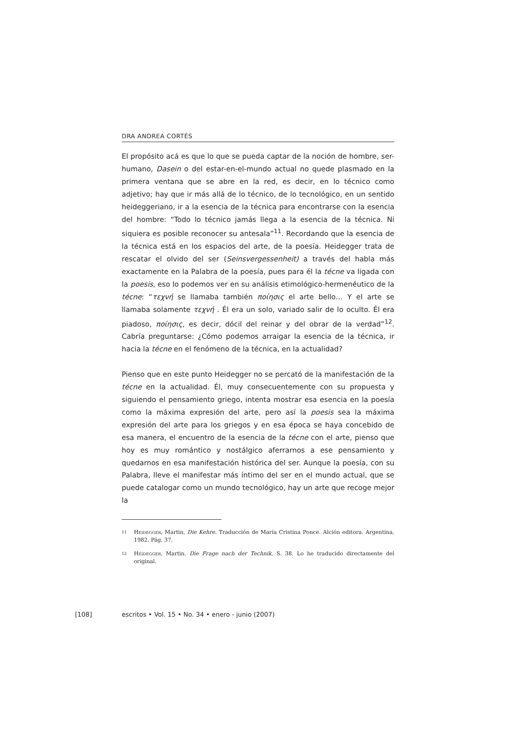DRA ANDREA CORTÉS
El propósito acá es que lo que se pueda captar de la noción de hombre, ser-humano, Dasein o del estar-en-el-mundo actual no quede plasmado en la primera ventana que se abre en la red, es decir, en lo técnico como adjetivo; hay que ir más allá de lo técnico, de lo tecnológico, en un sentido heideggeriano, ir a la esencia de la técnica para encontrarse con la esencia del hombre: “Todo lo técnico jamás llega a la esencia de la técnica. Ni siquiera es posible reconocer su antesala”<sup>11</sup>. Recordando que la esencia de la técnica está en los espacios del arte, de la poesía. Heidegger trata de rescatar el olvido del ser (Seinsvergessenheit) a través del habla más exactamente en la Palabra de la poesía, pues para él la técne va ligada con la poesis, eso lo podemos ver en su análisis etimológico-hermenéutico de la técne: “τεχνή se llamaba también ποίησις el arte bello… Y el arte se llamaba solamente τεχνή . Él era un solo, variado salir de lo oculto. Él era piadoso, ποίησις, es decir, dócil del reinar y del obrar de la verdad”<sup>12</sup>. Cabría preguntarse: ¿Cómo podemos arraigar la esencia de la técnica, ir hacia la técne en el fenómeno de la técnica, en la actualidad?
Pienso que en este punto Heidegger no se percató de la manifestación de la técne en la actualidad. Él, muy consecuentemente con su propuesta y siguiendo el pensamiento griego, intenta mostrar esa esencia en la poesía como la máxima expresión del arte, pero así la poesis sea la máxima expresión del arte para los griegos y en esa época se haya concebido de esa manera, el encuentro de la esencia de la técne con el arte, pienso que hoy es muy romántico y nostálgico aferrarnos a ese pensamiento y quedarnos en esa manifestación histórica del ser. Aunque la poesía, con su Palabra, lleve el manifestar más íntimo del ser en el mundo actual, que se puede catalogar como un mundo tecnológico, hay un arte que recoge mejor la
11 Heidegger, Martin, Die Kehre. Traducción de María Cristina Ponce. Alción editora. Argentina, 1982. Pág. 37.
12 Heidegger, Martin. Die Frage nach der Technik. S. 38. Lo he traducido directamente del original.
[108] escritos • Vol. 15 • No. 34 • enero - junio (2007)